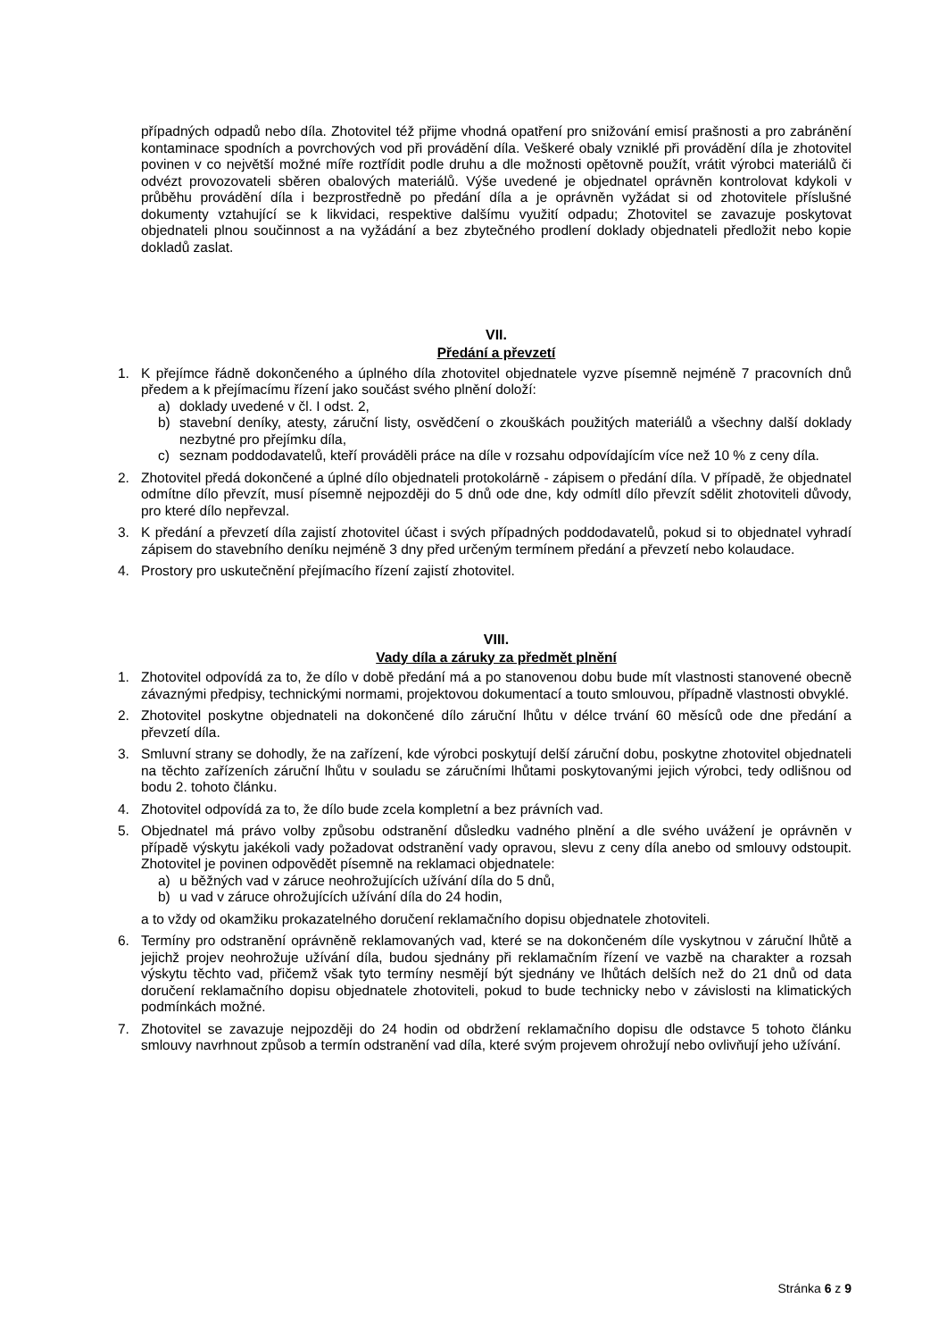případných odpadů nebo díla. Zhotovitel též přijme vhodná opatření pro snižování emisí prašnosti a pro zabránění kontaminace spodních a povrchových vod při provádění díla. Veškeré obaly vzniklé při provádění díla je zhotovitel povinen v co největší možné míře roztřídit podle druhu a dle možnosti opětovně použít, vrátit výrobci materiálů či odvézt provozovateli sběren obalových materiálů. Výše uvedené je objednatel oprávněn kontrolovat kdykoli v průběhu provádění díla i bezprostředně po předání díla a je oprávněn vyžádat si od zhotovitele příslušné dokumenty vztahující se k likvidaci, respektive dalšímu využití odpadu; Zhotovitel se zavazuje poskytovat objednateli plnou součinnost a na vyžádání a bez zbytečného prodlení doklady objednateli předložit nebo kopie dokladů zaslat.
VII.
Předání a převzetí
1. K přejímce řádně dokončeného a úplného díla zhotovitel objednatele vyzve písemně nejméně 7 pracovních dnů předem a k přejímacímu řízení jako součást svého plnění doloží:
a) doklady uvedené v čl. I odst. 2,
b) stavební deníky, atesty, záruční listy, osvědčení o zkouškách použitých materiálů a všechny další doklady nezbytné pro přejímku díla,
c) seznam poddodavatelů, kteří prováděli práce na díle v rozsahu odpovídajícím více než 10 % z ceny díla.
2. Zhotovitel předá dokončené a úplné dílo objednateli protokolárně - zápisem o předání díla. V případě, že objednatel odmítne dílo převzít, musí písemně nejpozději do 5 dnů ode dne, kdy odmítl dílo převzít sdělit zhotoviteli důvody, pro které dílo nepřevzal.
3. K předání a převzetí díla zajistí zhotovitel účast i svých případných poddodavatelů, pokud si to objednatel vyhradí zápisem do stavebního deníku nejméně 3 dny před určeným termínem předání a převzetí nebo kolaudace.
4. Prostory pro uskutečnění přejímacího řízení zajistí zhotovitel.
VIII.
Vady díla a záruky za předmět plnění
1. Zhotovitel odpovídá za to, že dílo v době předání má a po stanovenou dobu bude mít vlastnosti stanovené obecně závaznými předpisy, technickými normami, projektovou dokumentací a touto smlouvou, případně vlastnosti obvyklé.
2. Zhotovitel poskytne objednateli na dokončené dílo záruční lhůtu v délce trvání 60 měsíců ode dne předání a převzetí díla.
3. Smluvní strany se dohodly, že na zařízení, kde výrobci poskytují delší záruční dobu, poskytne zhotovitel objednateli na těchto zařízeních záruční lhůtu v souladu se záručními lhůtami poskytovanými jejich výrobci, tedy odlišnou od bodu 2. tohoto článku.
4. Zhotovitel odpovídá za to, že dílo bude zcela kompletní a bez právních vad.
5. Objednatel má právo volby způsobu odstranění důsledku vadného plnění a dle svého uvážení je oprávněn v případě výskytu jakékoli vady požadovat odstranění vady opravou, slevu z ceny díla anebo od smlouvy odstoupit. Zhotovitel je povinen odpovědět písemně na reklamaci objednatele:
a) u běžných vad v záruce neohrožujících užívání díla do 5 dnů,
b) u vad v záruce ohrožujících užívání díla do 24 hodin,
a to vždy od okamžiku prokazatelného doručení reklamačního dopisu objednatele zhotoviteli.
6. Termíny pro odstranění oprávněně reklamovaných vad, které se na dokončeném díle vyskytnou v záruční lhůtě a jejichž projev neohrožuje užívání díla, budou sjednány při reklamačním řízení ve vazbě na charakter a rozsah výskytu těchto vad, přičemž však tyto termíny nesmějí být sjednány ve lhůtách delších než do 21 dnů od data doručení reklamačního dopisu objednatele zhotoviteli, pokud to bude technicky nebo v závislosti na klimatických podmínkách možné.
7. Zhotovitel se zavazuje nejpozději do 24 hodin od obdržení reklamačního dopisu dle odstavce 5 tohoto článku smlouvy navrhnout způsob a termín odstranění vad díla, které svým projevem ohrožují nebo ovlivňují jeho užívání.
Stránka 6 z 9